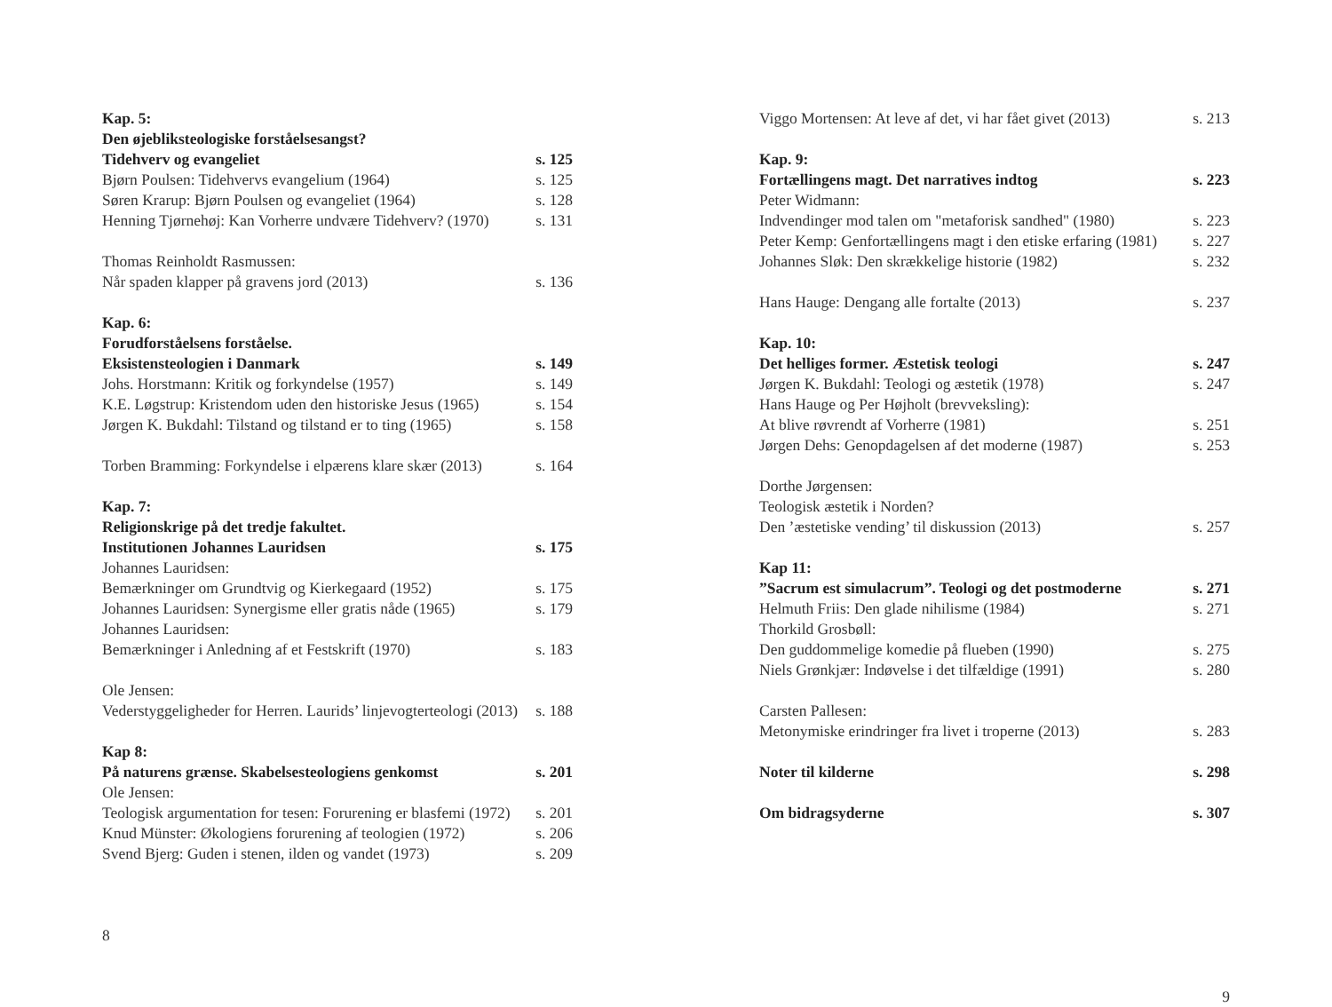Kap. 5:
Den øjebliksteologiske forståelsesangst?
Tidehverv og evangeliet s. 125
Bjørn Poulsen: Tidehvervs evangelium (1964) s. 125
Søren Krarup: Bjørn Poulsen og evangeliet (1964) s. 128
Henning Tjørnehøj: Kan Vorherre undvære Tidehverv? (1970) s. 131
Thomas Reinholdt Rasmussen:
Når spaden klapper på gravens jord (2013) s. 136
Kap. 6:
Forudforståelsens forståelse.
Eksistensteologien i Danmark s. 149
Johs. Horstmann: Kritik og forkyndelse (1957) s. 149
K.E. Løgstrup: Kristendom uden den historiske Jesus (1965) s. 154
Jørgen K. Bukdahl: Tilstand og tilstand er to ting (1965) s. 158
Torben Bramming: Forkyndelse i elpærens klare skær (2013) s. 164
Kap. 7:
Religionskrige på det tredje fakultet.
Institutionen Johannes Lauridsen s. 175
Johannes Lauridsen:
Bemærkninger om Grundtvig og Kierkegaard (1952) s. 175
Johannes Lauridsen: Synergisme eller gratis nåde (1965) s. 179
Johannes Lauridsen:
Bemærkninger i Anledning af et Festskrift (1970) s. 183
Ole Jensen:
Vederstyggeligheder for Herren. Laurids’ linjevogterteologi (2013) s. 188
Kap 8:
På naturens grænse. Skabelsesteologiens genkomst s. 201
Ole Jensen:
Teologisk argumentation for tesen: Forurening er blasfemi (1972) s. 201
Knud Münster: Økologiens forurening af teologien (1972) s. 206
Svend Bjerg: Guden i stenen, ilden og vandet (1973) s. 209
8
Viggo Mortensen: At leve af det, vi har fået givet (2013) s. 213
Kap. 9:
Fortællingens magt. Det narratives indtog s. 223
Peter Widmann:
Indvendinger mod talen om "metaforisk sandhed" (1980) s. 223
Peter Kemp: Genfortællingens magt i den etiske erfaring (1981) s. 227
Johannes Sløk: Den skrækkelige historie (1982) s. 232
Hans Hauge: Dengang alle fortalte (2013) s. 237
Kap. 10:
Det helliges former. Æstetisk teologi s. 247
Jørgen K. Bukdahl: Teologi og æstetik (1978) s. 247
Hans Hauge og Per Højholt (brevveksling):
At blive røvrendt af Vorherre (1981) s. 251
Jørgen Dehs: Genopdagelsen af det moderne (1987) s. 253
Dorthe Jørgensen:
Teologisk æstetik i Norden?
Den ’æstetiske vending’ til diskussion (2013) s. 257
Kap 11:
”Sacrum est simulacrum”. Teologi og det postmoderne s. 271
Helmuth Friis: Den glade nihilisme (1984) s. 271
Thorkild Grosbøll:
Den guddommelige komedie på flueben (1990) s. 275
Niels Grønkjær: Indøvelse i det tilfældige (1991) s. 280
Carsten Pallesen:
Metonymiske erindringer fra livet i troperne (2013) s. 283
Noter til kilderne s. 298
Om bidragsyderne s. 307
9